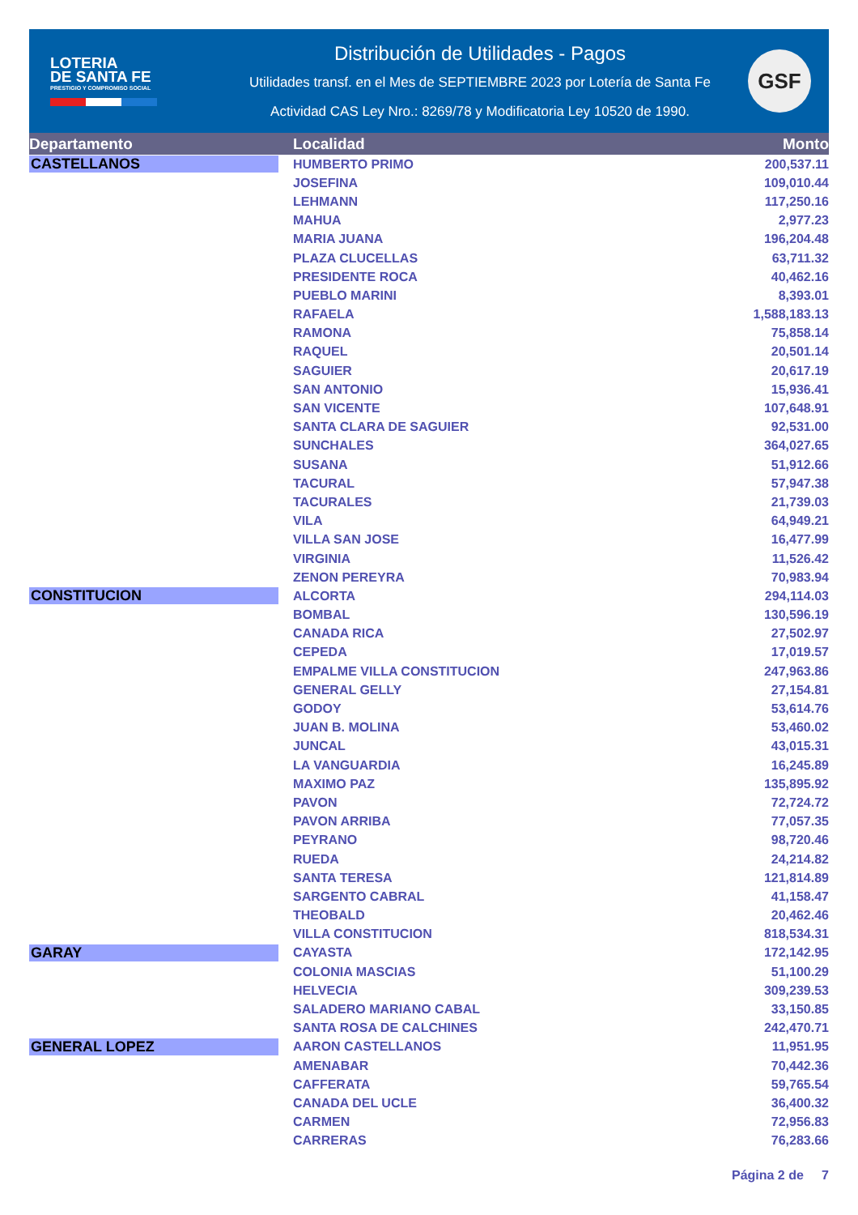LOTERIA
DE SANTA FE
PRESTIGIO Y COMPROMISO SOCIAL
Distribución de Utilidades - Pagos
Utilidades transf. en el Mes de SEPTIEMBRE 2023 por Lotería de Santa Fe
Actividad CAS Ley Nro.: 8269/78 y Modificatoria Ley 10520 de 1990.
GSF
| Departamento | Localidad | Monto |
| --- | --- | --- |
| CASTELLANOS | HUMBERTO PRIMO | 200,537.11 |
| | JOSEFINA | 109,010.44 |
| | LEHMANN | 117,250.16 |
| | MAHUA | 2,977.23 |
| | MARIA JUANA | 196,204.48 |
| | PLAZA CLUCELLAS | 63,711.32 |
| | PRESIDENTE ROCA | 40,462.16 |
| | PUEBLO MARINI | 8,393.01 |
| | RAFAELA | 1,588,183.13 |
| | RAMONA | 75,858.14 |
| | RAQUEL | 20,501.14 |
| | SAGUIER | 20,617.19 |
| | SAN ANTONIO | 15,936.41 |
| | SAN VICENTE | 107,648.91 |
| | SANTA CLARA DE SAGUIER | 92,531.00 |
| | SUNCHALES | 364,027.65 |
| | SUSANA | 51,912.66 |
| | TACURAL | 57,947.38 |
| | TACURALES | 21,739.03 |
| | VILA | 64,949.21 |
| | VILLA SAN JOSE | 16,477.99 |
| | VIRGINIA | 11,526.42 |
| | ZENON PEREYRA | 70,983.94 |
| CONSTITUCION | ALCORTA | 294,114.03 |
| | BOMBAL | 130,596.19 |
| | CANADA RICA | 27,502.97 |
| | CEPEDA | 17,019.57 |
| | EMPALME VILLA CONSTITUCION | 247,963.86 |
| | GENERAL GELLY | 27,154.81 |
| | GODOY | 53,614.76 |
| | JUAN B. MOLINA | 53,460.02 |
| | JUNCAL | 43,015.31 |
| | LA VANGUARDIA | 16,245.89 |
| | MAXIMO PAZ | 135,895.92 |
| | PAVON | 72,724.72 |
| | PAVON ARRIBA | 77,057.35 |
| | PEYRANO | 98,720.46 |
| | RUEDA | 24,214.82 |
| | SANTA TERESA | 121,814.89 |
| | SARGENTO CABRAL | 41,158.47 |
| | THEOBALD | 20,462.46 |
| | VILLA CONSTITUCION | 818,534.31 |
| GARAY | CAYASTA | 172,142.95 |
| | COLONIA MASCIAS | 51,100.29 |
| | HELVECIA | 309,239.53 |
| | SALADERO MARIANO CABAL | 33,150.85 |
| | SANTA ROSA DE CALCHINES | 242,470.71 |
| GENERAL LOPEZ | AARON CASTELLANOS | 11,951.95 |
| | AMENABAR | 70,442.36 |
| | CAFFERATA | 59,765.54 |
| | CANADA DEL UCLE | 36,400.32 |
| | CARMEN | 72,956.83 |
| | CARRERAS | 76,283.66 |
Página 2 de 7